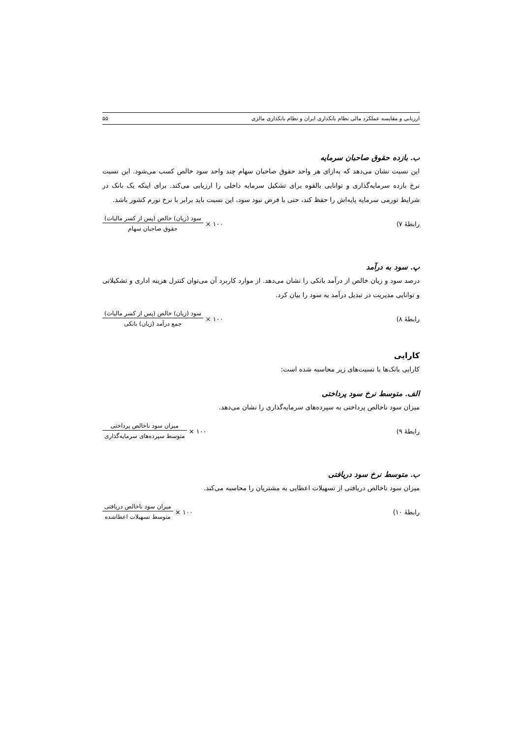ارزیابی و مقایسه عملکرد مالی نظام بانکداری ایران و نظام بانکداری مالزی ۵۵
ب. بازده حقوق صاحبان سرمایه
این نسبت نشان می‌دهد که به‌ازای هر واحد حقوق صاحبان سهام چند واحد سود خالص کسب می‌شود. این نسبت نرخ بازده سرمایه‌گذاری و توانایی بالقوه برای تشکیل سرمایه داخلی را ارزیابی می‌کند. برای اینکه یک بانک در شرایط تورمی سرمایه پایه‌اش را حفظ کند، حتی با فرض نبود سود، این نسبت باید برابر با نرخ تورم کشور باشد.
رابطهٔ ۷)
سود (زیان) خالص (پس از کسر مالیات) حقوق صاحبان سهام × ۱۰۰
پ. سود به درآمد
درصد سود و زیان خالص از درآمد بانکی را نشان می‌دهد. از موارد کاربرد آن می‌توان کنترل هزینه اداری و تشکیلاتی و توانایی مدیریت در تبدیل درآمد به سود را بیان کرد.
رابطهٔ ۸)
سود (زیان) خالص (پس از کسر مالیات) جمع درآمد (زیان) بانکی × ۱۰۰
کارایی
کارایی بانک‌ها با نسبت‌های زیر محاسبه شده است:
الف. متوسط نرخ سود پرداختی
میزان سود ناخالص پرداختی به سپرده‌های سرمایه‌گذاری را نشان می‌دهد.
رابطهٔ ۹)
میزان سود ناخالص پرداختی متوسط سپرده‌های سرمایه‌گذاری × ۱۰۰
ب. متوسط نرخ سود دریافتی
میزان سود ناخالص دریافتی از تسهیلات اعطایی به مشتریان را محاسبه می‌کند.
رابطهٔ ۱۰)
میزان سود ناخالص دریافتی متوسط تسهیلات اعطاشده × ۱۰۰